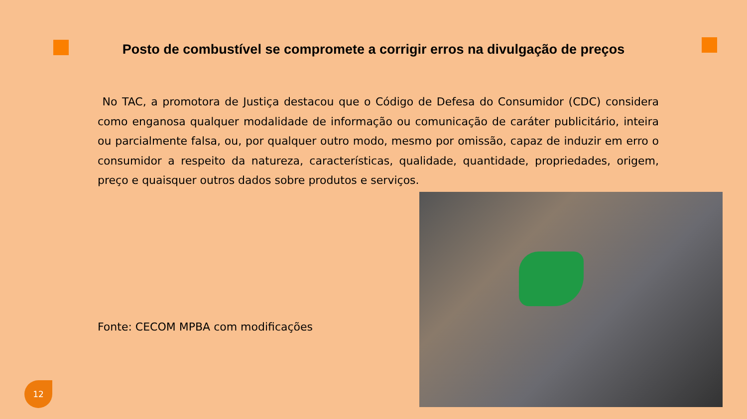Posto de combustível se compromete a corrigir erros na divulgação de preços
No TAC, a promotora de Justiça destacou que o Código de Defesa do Consumidor (CDC) considera como enganosa qualquer modalidade de informação ou comunicação de caráter publicitário, inteira ou parcialmente falsa, ou, por qualquer outro modo, mesmo por omissão, capaz de induzir em erro o consumidor a respeito da natureza, características, qualidade, quantidade, propriedades, origem, preço e quaisquer outros dados sobre produtos e serviços.
Fonte: CECOM MPBA com modificações
12